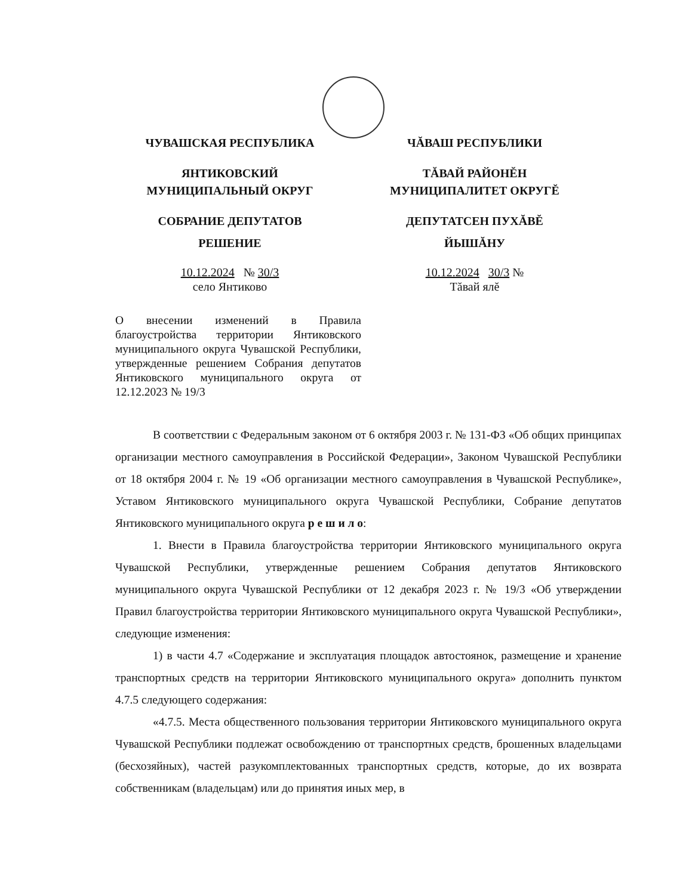ЧУВАШСКАЯ РЕСПУБЛИКА
ЯНТИКОВСКИЙ
МУНИЦИПАЛЬНЫЙ ОКРУГ
СОБРАНИЕ ДЕПУТАТОВ
РЕШЕНИЕ
10.12.2024 № 30/3
село Янтиково
ЧĂВАШ РЕСПУБЛИКИ
ТĂВАЙ РАЙОНĔН
МУНИЦИПАЛИТЕТ ОКРУГĔ
ДЕПУТАТСЕН ПУХĂВĔ
ЙЫШĂНУ
10.12.2024 30/3 №
Тăвай ялĕ
О внесении изменений в Правила благоустройства территории Янтиковского муниципального округа Чувашской Республики, утвержденные решением Собрания депутатов Янтиковского муниципального округа от 12.12.2023 № 19/3
В соответствии с Федеральным законом от 6 октября 2003 г. № 131-ФЗ «Об общих принципах организации местного самоуправления в Российской Федерации», Законом Чувашской Республики от 18 октября 2004 г. № 19 «Об организации местного самоуправления в Чувашской Республике», Уставом Янтиковского муниципального округа Чувашской Республики, Собрание депутатов Янтиковского муниципального округа р е ш и л о:
1. Внести в Правила благоустройства территории Янтиковского муниципального округа Чувашской Республики, утвержденные решением Собрания депутатов Янтиковского муниципального округа Чувашской Республики от 12 декабря 2023 г. № 19/3 «Об утверждении Правил благоустройства территории Янтиковского муниципального округа Чувашской Республики», следующие изменения:
1) в части 4.7 «Содержание и эксплуатация площадок автостоянок, размещение и хранение транспортных средств на территории Янтиковского муниципального округа» дополнить пунктом 4.7.5 следующего содержания:
«4.7.5. Места общественного пользования территории Янтиковского муниципального округа Чувашской Республики подлежат освобождению от транспортных средств, брошенных владельцами (бесхозяйных), частей разукомплектованных транспортных средств, которые, до их возврата собственникам (владельцам) или до принятия иных мер, в